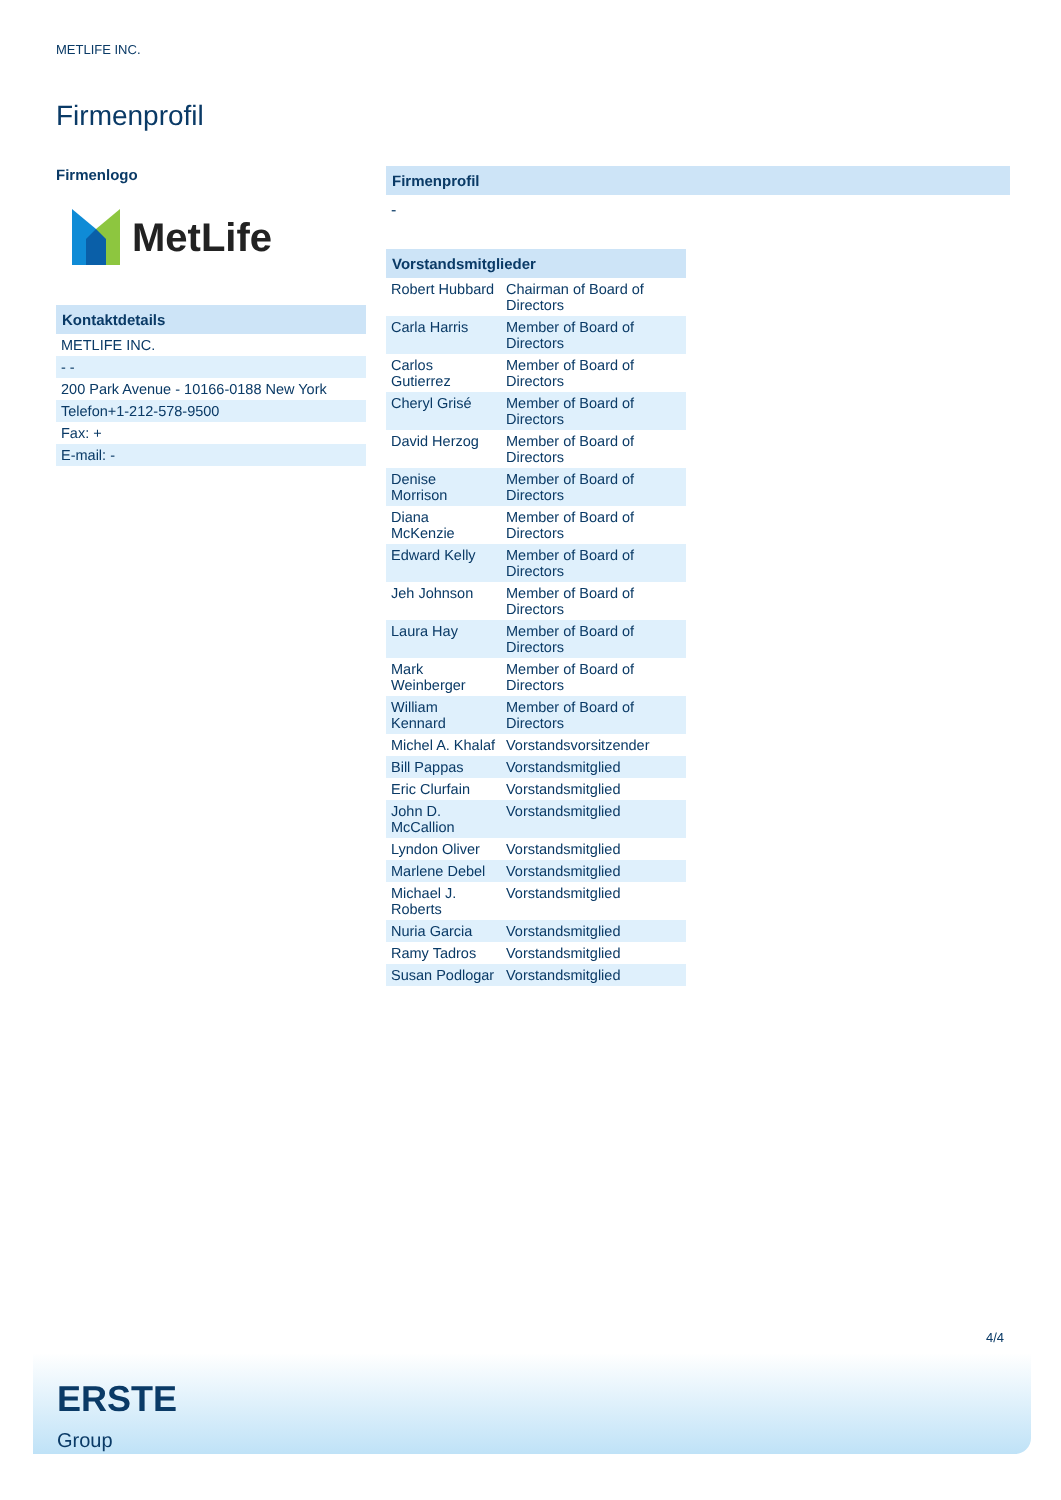METLIFE INC.
Firmenprofil
Firmenlogo
MetLife
Kontaktdetails
| METLIFE INC. |
| - - |
| 200 Park Avenue - 10166-0188 New York |
| Telefon+1-212-578-9500 |
| Fax: + |
| E-mail: - |
Firmenprofil
-
Vorstandsmitglieder
| Robert Hubbard | Chairman of Board of Directors |
| Carla Harris | Member of Board of Directors |
| Carlos Gutierrez | Member of Board of Directors |
| Cheryl Grisé | Member of Board of Directors |
| David Herzog | Member of Board of Directors |
| Denise Morrison | Member of Board of Directors |
| Diana McKenzie | Member of Board of Directors |
| Edward Kelly | Member of Board of Directors |
| Jeh Johnson | Member of Board of Directors |
| Laura Hay | Member of Board of Directors |
| Mark Weinberger | Member of Board of Directors |
| William Kennard | Member of Board of Directors |
| Michel A. Khalaf | Vorstandsvorsitzender |
| Bill Pappas | Vorstandsmitglied |
| Eric Clurfain | Vorstandsmitglied |
| John D. McCallion | Vorstandsmitglied |
| Lyndon Oliver | Vorstandsmitglied |
| Marlene Debel | Vorstandsmitglied |
| Michael J. Roberts | Vorstandsmitglied |
| Nuria Garcia | Vorstandsmitglied |
| Ramy Tadros | Vorstandsmitglied |
| Susan Podlogar | Vorstandsmitglied |
4/4
ERSTE
Group